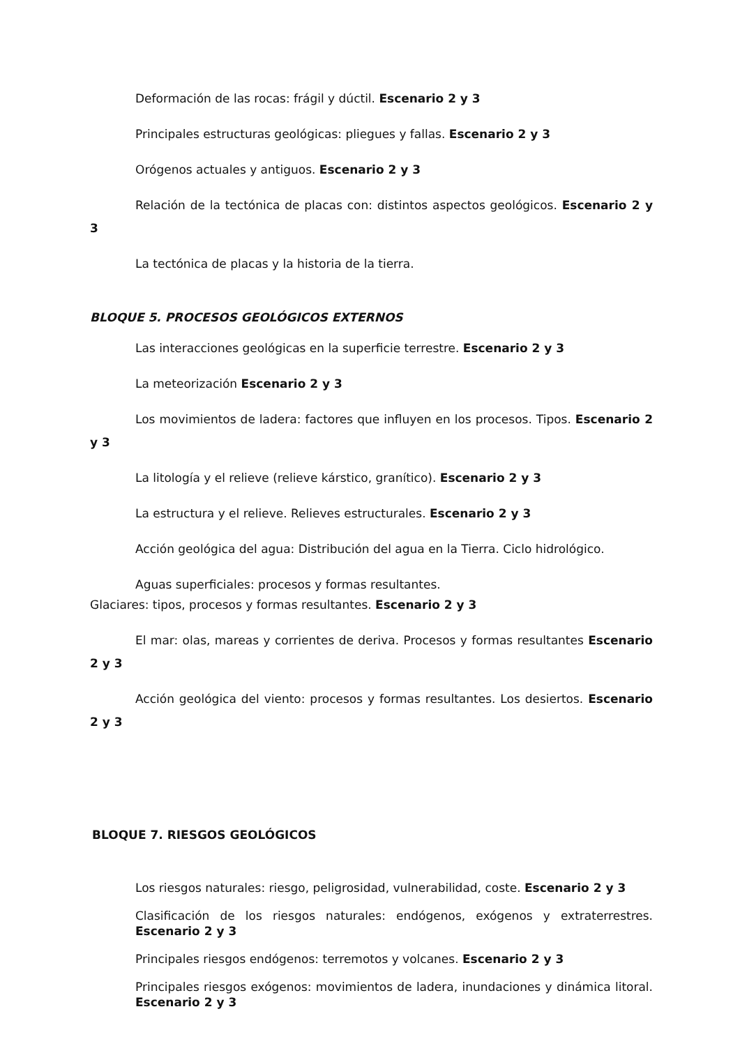Deformación de las rocas: frágil y dúctil. Escenario 2 y 3
Principales estructuras geológicas: pliegues y fallas. Escenario 2 y 3
Orógenos actuales y antiguos. Escenario 2 y 3
Relación de la tectónica de placas con: distintos aspectos geológicos. Escenario 2 y 3
La tectónica de placas y la historia de la tierra.
BLOQUE 5. PROCESOS GEOLÓGICOS EXTERNOS
Las interacciones geológicas en la superficie terrestre. Escenario 2 y 3
La meteorización Escenario 2 y 3
Los movimientos de ladera: factores que influyen en los procesos. Tipos. Escenario 2 y 3
La litología y el relieve (relieve kárstico, granítico). Escenario 2 y 3
La estructura y el relieve. Relieves estructurales. Escenario 2 y 3
Acción geológica del agua: Distribución del agua en la Tierra. Ciclo hidrológico.
Aguas superficiales: procesos y formas resultantes.
Glaciares: tipos, procesos y formas resultantes. Escenario 2 y 3
El mar: olas, mareas y corrientes de deriva. Procesos y formas resultantes Escenario 2 y 3
Acción geológica del viento: procesos y formas resultantes. Los desiertos. Escenario 2 y 3
BLOQUE 7. RIESGOS GEOLÓGICOS
Los riesgos naturales: riesgo, peligrosidad, vulnerabilidad, coste. Escenario 2 y 3
Clasificación de los riesgos naturales: endógenos, exógenos y extraterrestres. Escenario 2 y 3
Principales riesgos endógenos: terremotos y volcanes. Escenario 2 y 3
Principales riesgos exógenos: movimientos de ladera, inundaciones y dinámica litoral. Escenario 2 y 3